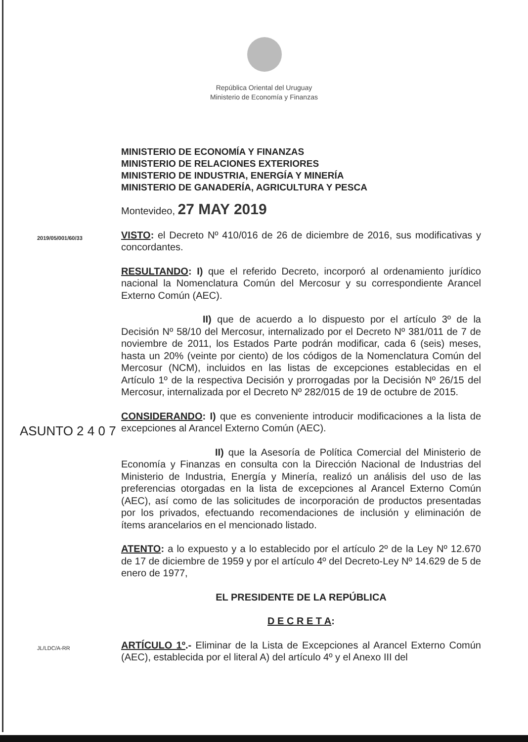República Oriental del Uruguay
Ministerio de Economía y Finanzas
MINISTERIO DE ECONOMÍA Y FINANZAS
MINISTERIO DE RELACIONES EXTERIORES
MINISTERIO DE INDUSTRIA, ENERGÍA Y MINERÍA
MINISTERIO DE GANADERÍA, AGRICULTURA Y PESCA
Montevideo, 27 MAY 2019
2019/05/001/60/33
VISTO: el Decreto Nº 410/016 de 26 de diciembre de 2016, sus modificativas y concordantes.
RESULTANDO: I) que el referido Decreto, incorporó al ordenamiento jurídico nacional la Nomenclatura Común del Mercosur y su correspondiente Arancel Externo Común (AEC).
II) que de acuerdo a lo dispuesto por el artículo 3º de la Decisión Nº 58/10 del Mercosur, internalizado por el Decreto Nº 381/011 de 7 de noviembre de 2011, los Estados Parte podrán modificar, cada 6 (seis) meses, hasta un 20% (veinte por ciento) de los códigos de la Nomenclatura Común del Mercosur (NCM), incluidos en las listas de excepciones establecidas en el Artículo 1º de la respectiva Decisión y prorrogadas por la Decisión Nº 26/15 del Mercosur, internalizada por el Decreto Nº 282/015 de 19 de octubre de 2015.
ASUNTO 2 4 0 7
CONSIDERANDO: I) que es conveniente introducir modificaciones a la lista de excepciones al Arancel Externo Común (AEC).
II) que la Asesoría de Política Comercial del Ministerio de Economía y Finanzas en consulta con la Dirección Nacional de Industrias del Ministerio de Industria, Energía y Minería, realizó un análisis del uso de las preferencias otorgadas en la lista de excepciones al Arancel Externo Común (AEC), así como de las solicitudes de incorporación de productos presentadas por los privados, efectuando recomendaciones de inclusión y eliminación de ítems arancelarios en el mencionado listado.
ATENTO: a lo expuesto y a lo establecido por el artículo 2º de la Ley Nº 12.670 de 17 de diciembre de 1959 y por el artículo 4º del Decreto-Ley Nº 14.629 de 5 de enero de 1977,
EL PRESIDENTE DE LA REPÚBLICA
D E C R E T A:
JL/LDC/A-RR
ARTÍCULO 1º.- Eliminar de la Lista de Excepciones al Arancel Externo Común (AEC), establecida por el literal A) del artículo 4º y el Anexo III del